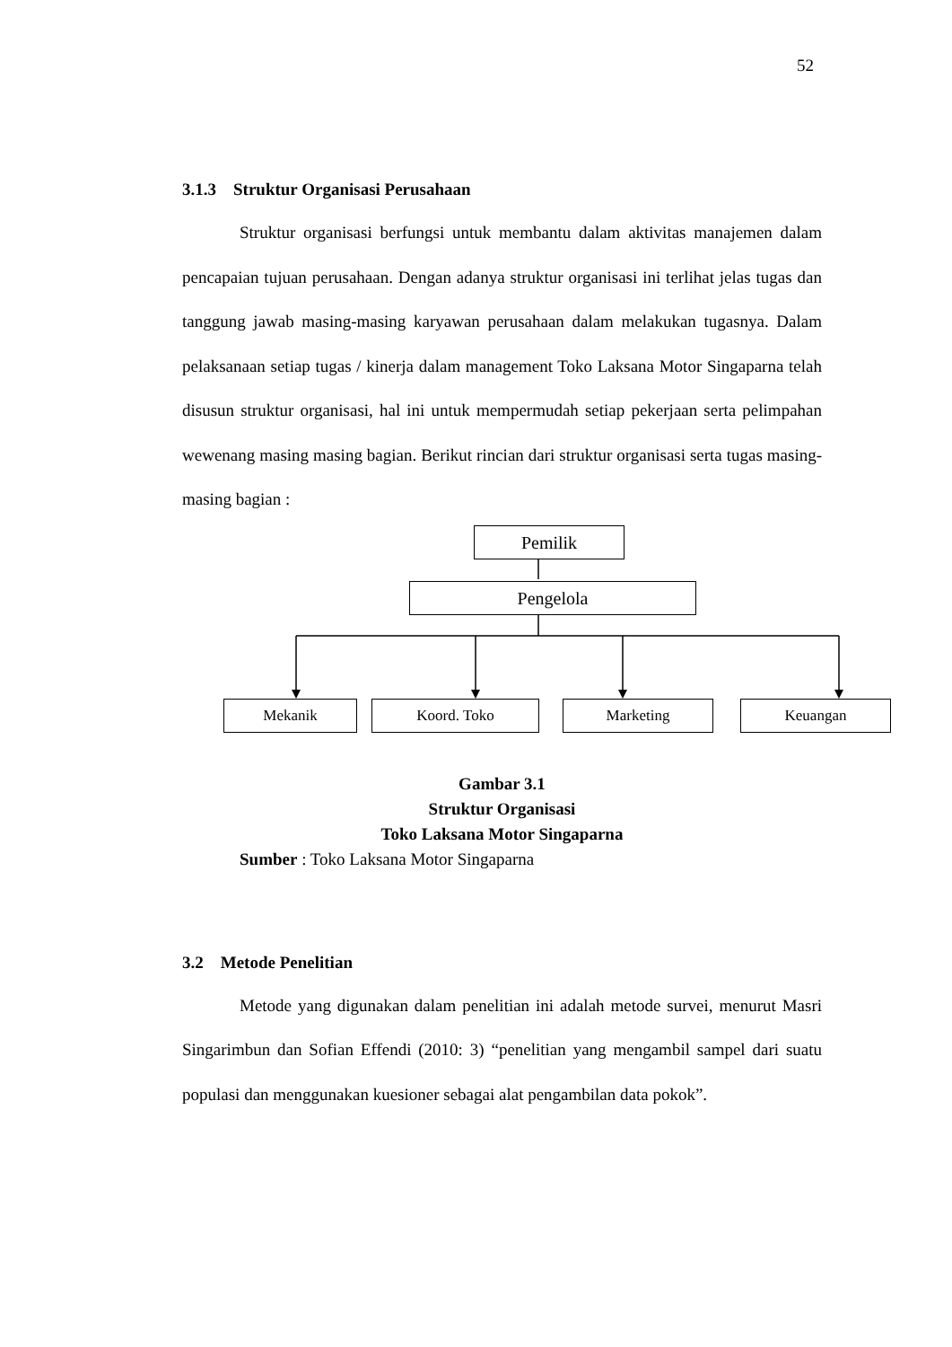52
3.1.3 Struktur Organisasi Perusahaan
Struktur organisasi berfungsi untuk membantu dalam aktivitas manajemen dalam pencapaian tujuan perusahaan. Dengan adanya struktur organisasi ini terlihat jelas tugas dan tanggung jawab masing-masing karyawan perusahaan dalam melakukan tugasnya. Dalam pelaksanaan setiap tugas / kinerja dalam management Toko Laksana Motor Singaparna telah disusun struktur organisasi, hal ini untuk mempermudah setiap pekerjaan serta pelimpahan wewenang masing masing bagian. Berikut rincian dari struktur organisasi serta tugas masing-masing bagian :
Pemilik
Pengelola
Mekanik Koord. Toko Marketing Keuangan
Gambar 3.1
Struktur Organisasi
Toko Laksana Motor Singaparna
Sumber : Toko Laksana Motor Singaparna
3.2 Metode Penelitian
Metode yang digunakan dalam penelitian ini adalah metode survei, menurut Masri Singarimbun dan Sofian Effendi (2010: 3) “penelitian yang mengambil sampel dari suatu populasi dan menggunakan kuesioner sebagai alat pengambilan data pokok”.